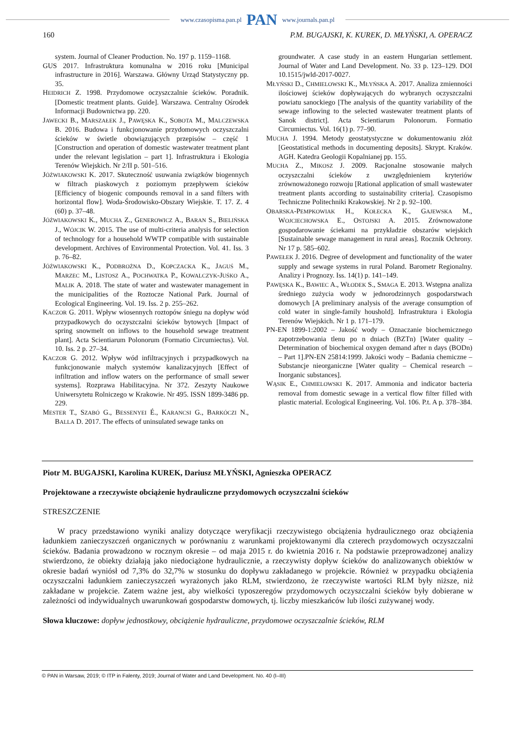www.czasopisma.pan.pl PAN www.journals.pan.pl
160 P.M. BUGAJSKI, K. KUREK, D. MŁYŃSKI, A. OPERACZ
system. Journal of Cleaner Production. No. 197 p. 1159–1168.
GUS 2017. Infrastruktura komunalna w 2016 roku [Municipal infrastructure in 2016]. Warszawa. Główny Urząd Statystyczny pp. 35.
HEIDRICH Z. 1998. Przydomowe oczyszczalnie ścieków. Poradnik. [Domestic treatment plants. Guide]. Warszawa. Centralny Ośrodek Informacji Budownictwa pp. 220.
JAWECKI B., MARSZAŁEK J., PAWĘSKA K., SOBOTA M., MALCZEWSKA B. 2016. Budowa i funkcjonowanie przydomowych oczyszczalni ścieków w świetle obowiązujących przepisów – część 1 [Construction and operation of domestic wastewater treatment plant under the relevant legislation – part 1]. Infrastruktura i Ekologia Terenów Wiejskich. Nr 2/II p. 501–516.
JÓŹWIAKOWSKI K. 2017. Skuteczność usuwania związków biogennych w filtrach piaskowych z poziomym przepływem ścieków [Efficiency of biogenic compounds removal in a sand filters with horizontal flow]. Woda-Środowisko-Obszary Wiejskie. T. 17. Z. 4 (60) p. 37–48.
JÓŹWIAKOWSKI K., MUCHA Z., GENEROWICZ A., BARAN S., BIELIŃSKA J., WÓJCIK W. 2015. The use of multi-criteria analysis for selection of technology for a household WWTP compatible with sustainable development. Archives of Environmental Protection. Vol. 41. Iss. 3 p. 76–82.
JÓŹWIAKOWSKI K., PODBROŻNA D., KOPCZACKA K., JAGUŚ M., MARZEC M., LISTOSZ A., POCHWATKA P., KOWALCZYK-JUŚKO A., MALIK A. 2018. The state of water and wastewater management in the municipalities of the Roztocze National Park. Journal of Ecological Engineering. Vol. 19. Iss. 2 p. 255–262.
KACZOR G. 2011. Wpływ wiosennych roztopów śniegu na dopływ wód przypadkowych do oczyszczalni ścieków bytowych [Impact of spring snowmelt on inflows to the household sewage treatment plant]. Acta Scientiarum Polonorum (Formatio Circumiectus). Vol. 10. Iss. 2 p. 27–34.
KACZOR G. 2012. Wpływ wód infiltracyjnych i przypadkowych na funkcjonowanie małych systemów kanalizacyjnych [Effect of infiltration and inflow waters on the performance of small sewer systems]. Rozprawa Habilitacyjna. Nr 372. Zeszyty Naukowe Uniwersytetu Rolniczego w Krakowie. Nr 495. ISSN 1899-3486 pp. 229.
MESTER T., SZABÓ G., BESSENYEI É., KARANCSI G., BARKÓCZI N., BALLA D. 2017. The effects of uninsulated sewage tanks on
groundwater. A case study in an eastern Hungarian settlement. Journal of Water and Land Development. No. 33 p. 123–129. DOI 10.1515/jwld-2017-0027.
MŁYŃSKI D., CHMIELOWSKI K., MŁYŃSKA A. 2017. Analiza zmienności ilościowej ścieków dopływających do wybranych oczyszczalni powiatu sanockiego [The analysis of the quantity variability of the sewage inflowing to the selected wastewater treatment plants of Sanok district]. Acta Scientiarum Polonorum. Formatio Circumiectus. Vol. 16(1) p. 77–90.
MUCHA J. 1994. Metody geostatystyczne w dokumentowaniu złóż [Geostatistical methods in documenting deposits]. Skrypt. Kraków. AGH. Katedra Geologii Kopalnianej pp. 155.
MUCHA Z., MIKOSZ J. 2009. Racjonalne stosowanie małych oczyszczalni ścieków z uwzględnieniem kryteriów zrównoważonego rozwoju [Rational application of small wastewater treatment plants according to sustainability criteria]. Czasopismo Techniczne Politechniki Krakowskiej. Nr 2 p. 92–100.
OBARSKA-PEMPKOWIAK H., KOŁECKA K., GAJEWSKA M., WOJCIECHOWSKA E., OSTOJSKI A. 2015. Zrównoważone gospodarowanie ściekami na przykładzie obszarów wiejskich [Sustainable sewage management in rural areas]. Rocznik Ochrony. Nr 17 p. 585–602.
PAWEŁEK J. 2016. Degree of development and functionality of the water supply and sewage systems in rural Poland. Barometr Regionalny. Analizy i Prognozy. Iss. 14(1) p. 141–149.
PAWĘSKA K., BAWIEC A., WŁODEK S., SMAGA E. 2013. Wstępna analiza średniego zużycia wody w jednorodzinnych gospodarstwach domowych [A preliminary analysis of the average consumption of cold water in single-family houshold]. Infrastruktura i Ekologia Terenów Wiejskich. Nr 1 p. 171–179.
PN-EN 1899-1:2002 – Jakość wody – Oznaczanie biochemicznego zapotrzebowania tlenu po n dniach (BZTn) [Water quality – Determination of biochemical oxygen demand after n days (BODn) – Part 1].PN-EN 25814:1999. Jakości wody – Badania chemiczne – Substancje nieorganiczne [Water quality – Chemical research – Inorganic substances].
WĄSIK E., CHMIELOWSKI K. 2017. Ammonia and indicator bacteria removal from domestic sewage in a vertical flow filter filled with plastic material. Ecological Engineering. Vol. 106. P.t. A p. 378–384.
Piotr M. BUGAJSKI, Karolina KUREK, Dariusz MŁYŃSKI, Agnieszka OPERACZ
Projektowane a rzeczywiste obciążenie hydrauliczne przydomowych oczyszczalni ścieków
STRESZCZENIE
W pracy przedstawiono wyniki analizy dotyczące weryfikacji rzeczywistego obciążenia hydraulicznego oraz obciążenia ładunkiem zanieczyszczeń organicznych w porównaniu z warunkami projektowanymi dla czterech przydomowych oczyszczalni ścieków. Badania prowadzono w rocznym okresie – od maja 2015 r. do kwietnia 2016 r. Na podstawie przeprowadzonej analizy stwierdzono, że obiekty działają jako niedociążone hydraulicznie, a rzeczywisty dopływ ścieków do analizowanych obiektów w okresie badań wyniósł od 7,3% do 32,7% w stosunku do dopływu zakładanego w projekcie. Również w przypadku obciążenia oczyszczalni ładunkiem zanieczyszczeń wyrażonych jako RLM, stwierdzono, że rzeczywiste wartości RLM były niższe, niż zakładane w projekcie. Zatem ważne jest, aby wielkości typoszeregów przydomowych oczyszczalni ścieków były dobierane w zależności od indywidualnych uwarunkowań gospodarstw domowych, tj. liczby mieszkańców lub ilości zużywanej wody.
Słowa kluczowe: dopływ jednostkowy, obciążenie hydrauliczne, przydomowe oczyszczalnie ścieków, RLM
© PAN in Warsaw, 2019; © ITP in Falenty, 2019; Journal of Water and Land Development. No. 40 (I–III)